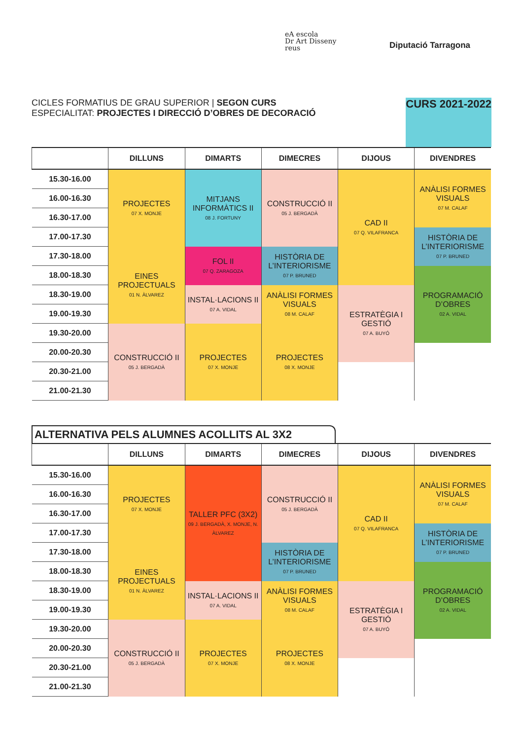eA escola
Dr Art Disseny
reus
Diputació Tarragona
CICLES FORMATIUS DE GRAU SUPERIOR | SEGON CURS
ESPECIALITAT: PROJECTES I DIRECCIÓ D’OBRES DE DECORACIÓ
CURS 2021-2022
| | DILLUNS | DIMARTS | DIMECRES | DIJOUS | DIVENDRES |
| --- | --- | --- | --- | --- | --- |
| 15.30-16.00 | PROJECTES 07 X. MONJE | MITJANS INFORMÀTICS II 08 J. FORTUNY | CONSTRUCCIÓ II 05 J. BERGADÀ | CAD II 07 Q. VILAFRANCA | ANÀLISI FORMES VISUALS 07 M. CALAF |
| 16.00-16.30 | | | | | |
| 16.30-17.00 | | | | | |
| 17.00-17.30 | | | | | HISTÒRIA DE L’INTERIORISME 07 P. BRUNED |
| 17.30-18.00 | EINES PROJECTUALS 01 N. ÀLVAREZ | FOL II 07 Q. ZARAGOZA | HISTÒRIA DE L’INTERIORISME 07 P. BRUNED | | |
| 18.00-18.30 | | | | | PROGRAMACIÓ D’OBRES 02 A. VIDAL |
| 18.30-19.00 | | INSTAL·LACIONS II 07 A. VIDAL | ANÀLISI FORMES VISUALS 08 M. CALAF | ESTRATÈGIA I GESTIÓ 07 A. BUYÓ | |
| 19.00-19.30 | | | | | |
| 19.30-20.00 | CONSTRUCCIÓ II 05 J. BERGADÀ | PROJECTES 07 X. MONJE | PROJECTES 08 X. MONJE | | |
| 20.00-20.30 | | | | | |
| 20.30-21.00 | | | | | |
| 21.00-21.30 | | | | | |
ALTERNATIVA PELS ALUMNES ACOLLITS AL 3X2
| | DILLUNS | DIMARTS | DIMECRES | DIJOUS | DIVENDRES |
| --- | --- | --- | --- | --- | --- |
| 15.30-16.00 | PROJECTES 07 X. MONJE | TALLER PFC (3X2) 09 J. BERGADÀ, X. MONJE, N. ÀLVAREZ | CONSTRUCCIÓ II 05 J. BERGADÀ | CAD II 07 Q. VILAFRANCA | ANÀLISI FORMES VISUALS 07 M. CALAF |
| 16.00-16.30 | | | | | |
| 16.30-17.00 | | | | | |
| 17.00-17.30 | | | | | HISTÒRIA DE L’INTERIORISME 07 P. BRUNED |
| 17.30-18.00 | EINES PROJECTUALS 01 N. ÀLVAREZ | | HISTÒRIA DE L’INTERIORISME 07 P. BRUNED | | |
| 18.00-18.30 | | | | | PROGRAMACIÓ D’OBRES 02 A. VIDAL |
| 18.30-19.00 | | INSTAL·LACIONS II 07 A. VIDAL | ANÀLISI FORMES VISUALS 08 M. CALAF | ESTRATÈGIA I GESTIÓ 07 A. BUYÓ | |
| 19.00-19.30 | | | | | |
| 19.30-20.00 | CONSTRUCCIÓ II 05 J. BERGADÀ | PROJECTES 07 X. MONJE | PROJECTES 08 X. MONJE | | |
| 20.00-20.30 | | | | | |
| 20.30-21.00 | | | | | |
| 21.00-21.30 | | | | | |